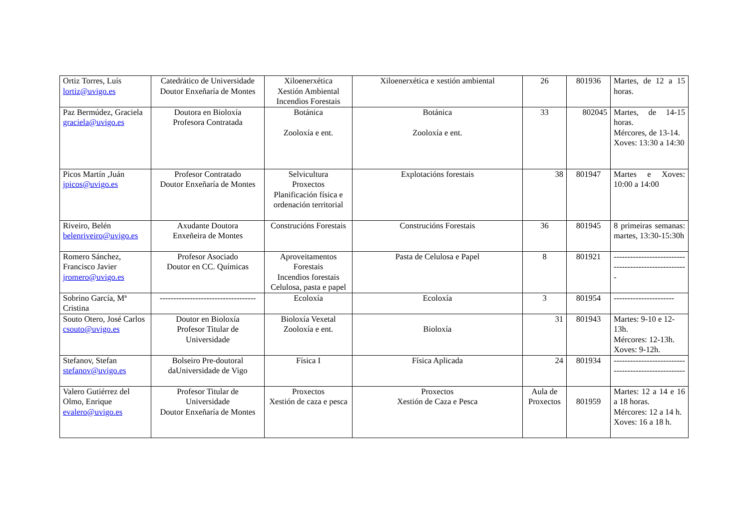| Ortiz Torres, Luís lortiz@uvigo.es | Catedrático de Universidade Doutor Enxeñaría de Montes | Xiloenerxética Xestión Ambiental Incendios Forestais | Xiloenerxética e xestión ambiental | 26 | 801936 | Martes, de 12 a 15 horas. |
| Paz Bermúdez, Graciela graciela@uvigo.es | Doutora en Bioloxía Profesora Contratada | Botánica Zooloxía e ent. | Botánica Zooloxía e ent. | 33 | 802045 | Martes, de 14-15 horas. Mércores, de 13-14. Xoves: 13:30 a 14:30 |
| Picos Martín ,Juán jpicos@uvigo.es | Profesor Contratado Doutor Enxeñaría de Montes | Selvicultura Proxectos Planificación física e ordenación territorial | Explotacións forestais | 38 | 801947 | Martes e Xoves: 10:00 a 14:00 |
| Riveiro, Belén belenriveiro@uvigo.es | Axudante Doutora Enxeñeira de Montes | Construcións Forestais | Construcións Forestais | 36 | 801945 | 8 primeiras semanas: martes, 13:30-15:30h |
| Romero Sánchez, Francisco Javier jromero@uvigo.es | Profesor Asociado Doutor en CC. Químicas | Aproveitamentos Forestais Incendios forestais Celulosa, pasta e papel | Pasta de Celulosa e Papel | 8 | 801921 | ----------------------------------------------------- |
| Sobrino García, Mª Cristina | ----------------------------------- | Ecoloxía | Ecoloxía | 3 | 801954 | ---------------------- |
| Souto Otero, José Carlos csouto@uvigo.es | Doutor en Bioloxía Profesor Titular de Universidade | Bioloxía Vexetal Zooloxía e ent. | Bioloxía | 31 | 801943 | Martes: 9-10 e 12-13h. Mércores: 12-13h. Xoves: 9-12h. |
| Stefanov, Stefan stefanov@uvigo.es | Bolseiro Pre-doutoral daUniversidade de Vigo | Física I | Física Aplicada | 24 | 801934 | ---------------------------------------------------- |
| Valero Gutiérrez del Olmo, Enrique evalero@uvigo.es | Profesor Titular de Universidade Doutor Enxeñaría de Montes | Proxectos Xestión de caza e pesca | Proxectos Xestión de Caza e Pesca | Aula de Proxectos | 801959 | Martes: 12 a 14 e 16 a 18 horas. Mércores: 12 a 14 h. Xoves: 16 a 18 h. |